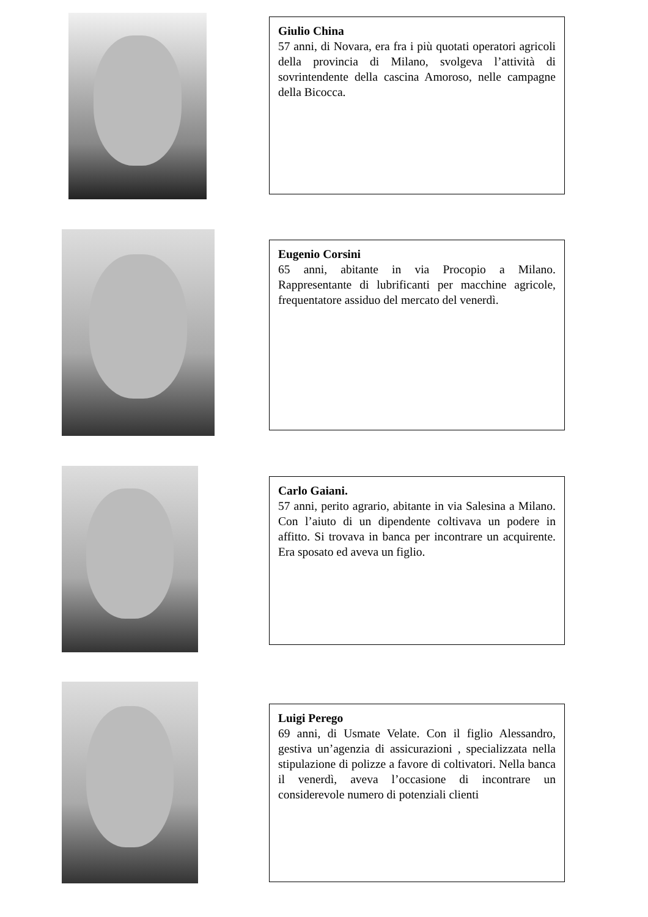Giulio China
57 anni, di Novara, era fra i più quotati operatori agricoli della provincia di Milano, svolgeva l’attività di sovrintendente della cascina Amoroso, nelle campagne della Bicocca.
Eugenio Corsini
65 anni, abitante in via Procopio a Milano. Rappresentante di lubrificanti per macchine agricole, frequentatore assiduo del mercato del venerdì.
Carlo Gaiani.
57 anni, perito agrario, abitante in via Salesina a Milano. Con l’aiuto di un dipendente coltivava un podere in affitto. Si trovava in banca per incontrare un acquirente. Era sposato ed aveva un figlio.
Luigi Perego
69 anni, di Usmate Velate. Con il figlio Alessandro, gestiva un’agenzia di assicurazioni , specializzata nella stipulazione di polizze a favore di coltivatori. Nella banca il venerdì, aveva l’occasione di incontrare un considerevole numero di potenziali clienti